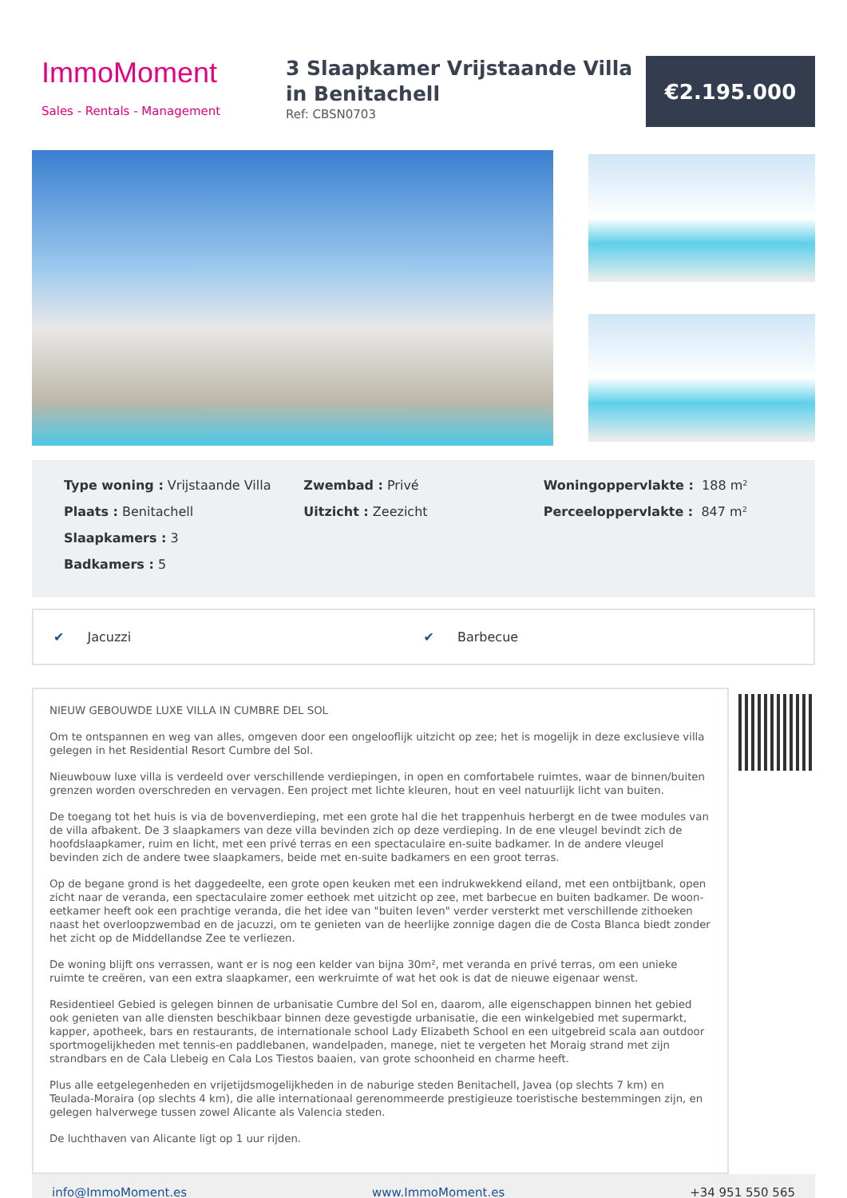ImmoMoment
Sales - Rentals - Management
3 Slaapkamer Vrijstaande Villa in Benitachell
Ref: CBSN0703
€2.195.000
Type woning : Vrijstaande Villa
Plaats : Benitachell
Slaapkamers : 3
Badkamers : 5
Zwembad : Privé
Uitzicht : Zeezicht
Woningoppervlakte : 188 m²
Perceeloppervlakte : 847 m²
✔ Jacuzzi ✔ Barbecue
NIEUW GEBOUWDE LUXE VILLA IN CUMBRE DEL SOL
Om te ontspannen en weg van alles, omgeven door een ongelooflijk uitzicht op zee; het is mogelijk in deze exclusieve villa gelegen in het Residential Resort Cumbre del Sol.
Nieuwbouw luxe villa is verdeeld over verschillende verdiepingen, in open en comfortabele ruimtes, waar de binnen/buiten grenzen worden overschreden en vervagen. Een project met lichte kleuren, hout en veel natuurlijk licht van buiten.
De toegang tot het huis is via de bovenverdieping, met een grote hal die het trappenhuis herbergt en de twee modules van de villa afbakent. De 3 slaapkamers van deze villa bevinden zich op deze verdieping. In de ene vleugel bevindt zich de hoofdslaapkamer, ruim en licht, met een privé terras en een spectaculaire en-suite badkamer. In de andere vleugel bevinden zich de andere twee slaapkamers, beide met en-suite badkamers en een groot terras.
Op de begane grond is het daggedeelte, een grote open keuken met een indrukwekkend eiland, met een ontbijtbank, open zicht naar de veranda, een spectaculaire zomer eethoek met uitzicht op zee, met barbecue en buiten badkamer. De woon-eetkamer heeft ook een prachtige veranda, die het idee van "buiten leven" verder versterkt met verschillende zithoeken naast het overloopzwembad en de jacuzzi, om te genieten van de heerlijke zonnige dagen die de Costa Blanca biedt zonder het zicht op de Middellandse Zee te verliezen.
De woning blijft ons verrassen, want er is nog een kelder van bijna 30m², met veranda en privé terras, om een unieke ruimte te creëren, van een extra slaapkamer, een werkruimte of wat het ook is dat de nieuwe eigenaar wenst.
Residentieel Gebied is gelegen binnen de urbanisatie Cumbre del Sol en, daarom, alle eigenschappen binnen het gebied ook genieten van alle diensten beschikbaar binnen deze gevestigde urbanisatie, die een winkelgebied met supermarkt, kapper, apotheek, bars en restaurants, de internationale school Lady Elizabeth School en een uitgebreid scala aan outdoor sportmogelijkheden met tennis-en paddlebanen, wandelpaden, manege, niet te vergeten het Moraig strand met zijn strandbars en de Cala Llebeig en Cala Los Tiestos baaien, van grote schoonheid en charme heeft.
Plus alle eetgelegenheden en vrijetijdsmogelijkheden in de naburige steden Benitachell, Javea (op slechts 7 km) en Teulada-Moraira (op slechts 4 km), die alle internationaal gerenommeerde prestigieuze toeristische bestemmingen zijn, en gelegen halverwege tussen zowel Alicante als Valencia steden.
De luchthaven van Alicante ligt op 1 uur rijden.
info@ImmoMoment.es www.ImmoMoment.es +34 951 550 565